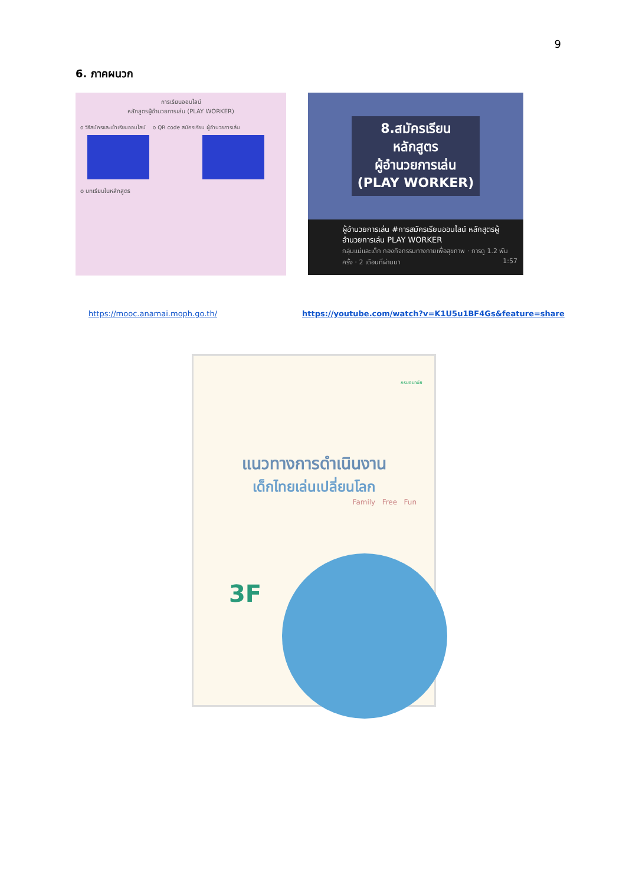9
6. ภาคผนวก
การเรียนออนไลน์
หลักสูตรผู้อำนวยการเล่น (PLAY WORKER)
o วิธีสมัครและเข้าเรียนออนไลน์ o QR code สมัครเรียน ผู้อำนวยการเล่น
o บทเรียนในหลักสูตร
8.สมัครเรียน
หลักสูตร
ผู้อำนวยการเล่น
(PLAY WORKER)
ผู้อำนวยการเล่น #การสมัครเรียนออนไลน์ หลักสูตรผู้อำนวยการเล่น PLAY WORKER
กลุ่มแม่และเด็ก กองกิจกรรมทางกายเพื่อสุขภาพ · การดู 1.2 พัน ครั้ง · 2 เดือนที่ผ่านมา 1:57
https://mooc.anamai.moph.go.th/
https://youtube.com/watch?v=K1U5u1BF4Gs&feature=share
กรมอนามัย
แนวทางการดำเนินงาน
เด็กไทยเล่นเปลี่ยนโลก
Family Free Fun
3F